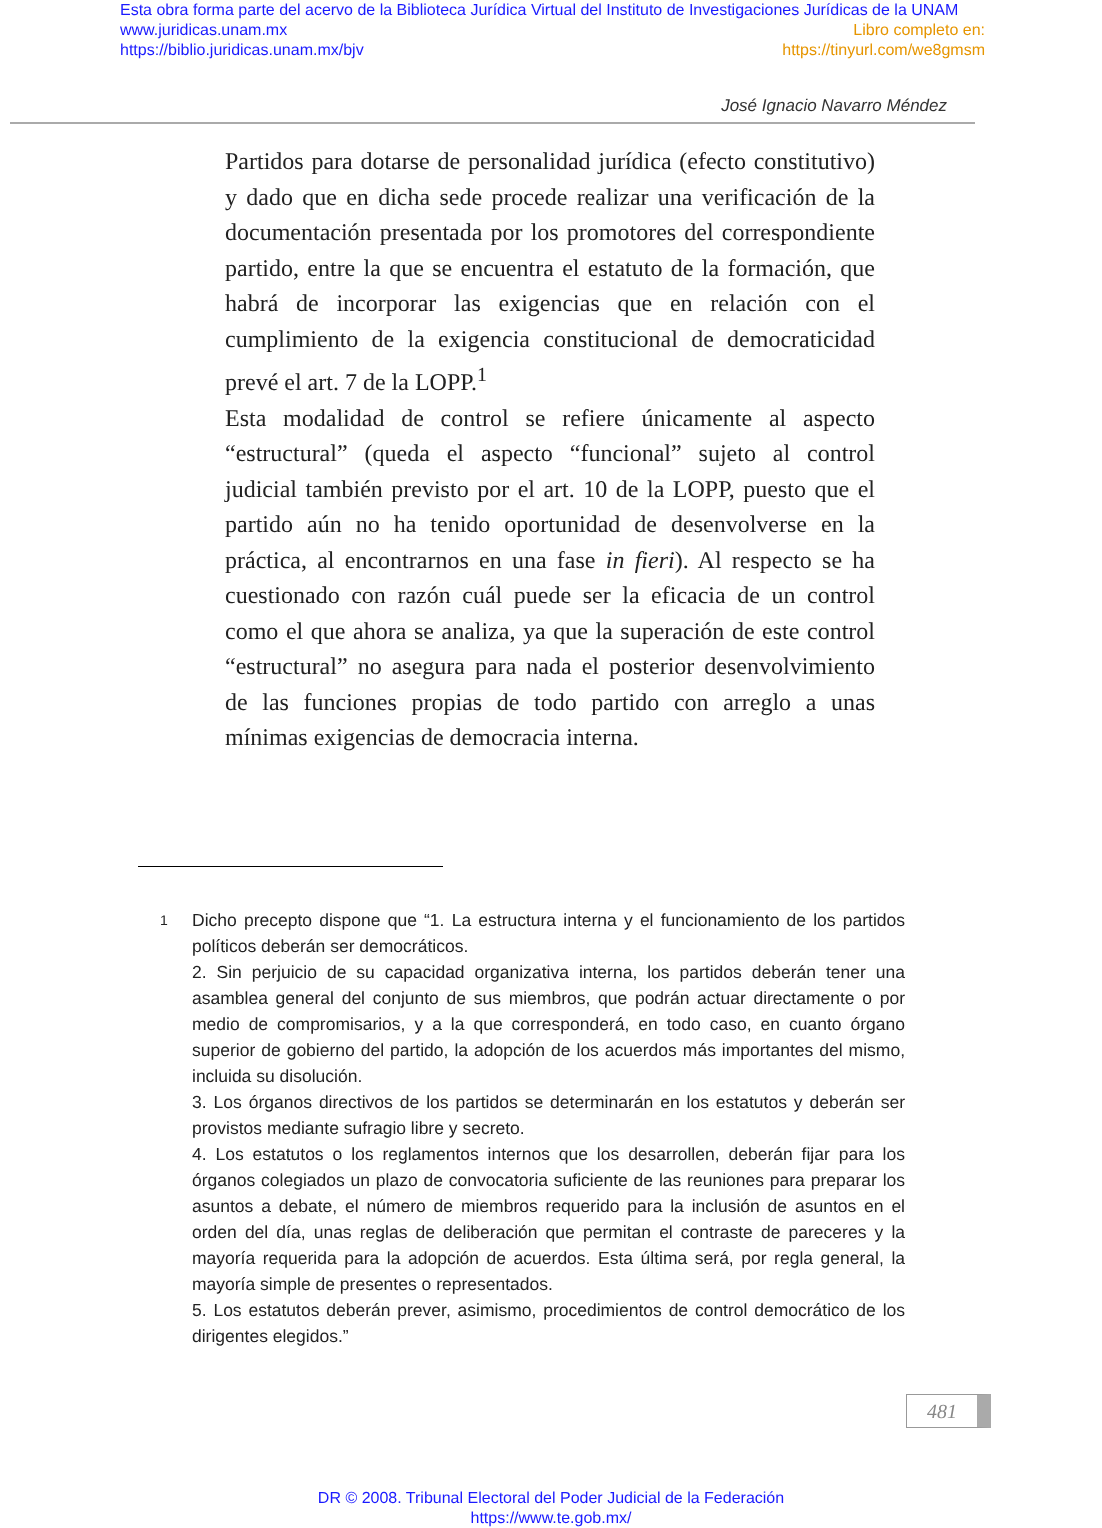Esta obra forma parte del acervo de la Biblioteca Jurídica Virtual del Instituto de Investigaciones Jurídicas de la UNAM
www.juridicas.unam.mx Libro completo en:
https://biblio.juridicas.unam.mx/bjv https://tinyurl.com/we8gmsm
José Ignacio Navarro Méndez
Partidos para dotarse de personalidad jurídica (efecto constitutivo) y dado que en dicha sede procede realizar una verificación de la documentación presentada por los promotores del correspondiente partido, entre la que se encuentra el estatuto de la formación, que habrá de incorporar las exigencias que en relación con el cumplimiento de la exigencia constitucional de democraticidad prevé el art. 7 de la LOPP.<sup>1</sup>
Esta modalidad de control se refiere únicamente al aspecto “estructural” (queda el aspecto “funcional” sujeto al control judicial también previsto por el art. 10 de la LOPP, puesto que el partido aún no ha tenido oportunidad de desenvolverse en la práctica, al encontrarnos en una fase in fieri). Al respecto se ha cuestionado con razón cuál puede ser la eficacia de un control como el que ahora se analiza, ya que la superación de este control “estructural” no asegura para nada el posterior desenvolvimiento de las funciones propias de todo partido con arreglo a unas mínimas exigencias de democracia interna.
1
Dicho precepto dispone que “1. La estructura interna y el funcionamiento de los partidos políticos deberán ser democráticos.
2. Sin perjuicio de su capacidad organizativa interna, los partidos deberán tener una asamblea general del conjunto de sus miembros, que podrán actuar directamente o por medio de compromisarios, y a la que corresponderá, en todo caso, en cuanto órgano superior de gobierno del partido, la adopción de los acuerdos más importantes del mismo, incluida su disolución.
3. Los órganos directivos de los partidos se determinarán en los estatutos y deberán ser provistos mediante sufragio libre y secreto.
4. Los estatutos o los reglamentos internos que los desarrollen, deberán fijar para los órganos colegiados un plazo de convocatoria suficiente de las reuniones para preparar los asuntos a debate, el número de miembros requerido para la inclusión de asuntos en el orden del día, unas reglas de deliberación que permitan el contraste de pareceres y la mayoría requerida para la adopción de acuerdos. Esta última será, por regla general, la mayoría simple de presentes o representados.
5. Los estatutos deberán prever, asimismo, procedimientos de control democrático de los dirigentes elegidos.”
481
DR © 2008. Tribunal Electoral del Poder Judicial de la Federación
https://www.te.gob.mx/